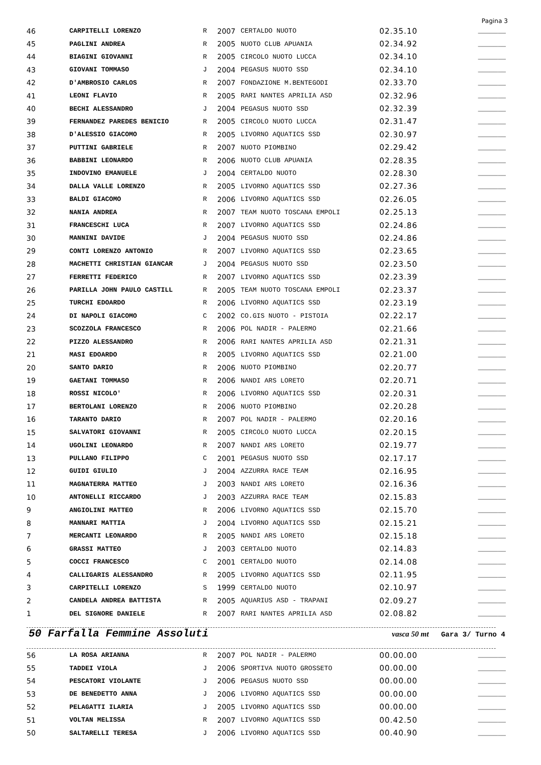Pagina 3
| 46 | CARPITELLI LORENZO | R | 2007 | CERTALDO NUOTO | 02.35.10 | _______ |
| 45 | PAGLINI ANDREA | R | 2005 | NUOTO CLUB APUANIA | 02.34.92 | _______ |
| 44 | BIAGINI GIOVANNI | R | 2005 | CIRCOLO NUOTO LUCCA | 02.34.10 | _______ |
| 43 | GIOVANI TOMMASO | J | 2004 | PEGASUS NUOTO SSD | 02.34.10 | _______ |
| 42 | D'AMBROSIO CARLOS | R | 2007 | FONDAZIONE M.BENTEGODI | 02.33.70 | _______ |
| 41 | LEONI FLAVIO | R | 2005 | RARI NANTES APRILIA ASD | 02.32.96 | _______ |
| 40 | BECHI ALESSANDRO | J | 2004 | PEGASUS NUOTO SSD | 02.32.39 | _______ |
| 39 | FERNANDEZ PAREDES BENICIO | R | 2005 | CIRCOLO NUOTO LUCCA | 02.31.47 | _______ |
| 38 | D'ALESSIO GIACOMO | R | 2005 | LIVORNO AQUATICS SSD | 02.30.97 | _______ |
| 37 | PUTTINI GABRIELE | R | 2007 | NUOTO PIOMBINO | 02.29.42 | _______ |
| 36 | BABBINI LEONARDO | R | 2006 | NUOTO CLUB APUANIA | 02.28.35 | _______ |
| 35 | INDOVINO EMANUELE | J | 2004 | CERTALDO NUOTO | 02.28.30 | _______ |
| 34 | DALLA VALLE LORENZO | R | 2005 | LIVORNO AQUATICS SSD | 02.27.36 | _______ |
| 33 | BALDI GIACOMO | R | 2006 | LIVORNO AQUATICS SSD | 02.26.05 | _______ |
| 32 | NANIA ANDREA | R | 2007 | TEAM NUOTO TOSCANA EMPOLI | 02.25.13 | _______ |
| 31 | FRANCESCHI LUCA | R | 2007 | LIVORNO AQUATICS SSD | 02.24.86 | _______ |
| 30 | MANNINI DAVIDE | J | 2004 | PEGASUS NUOTO SSD | 02.24.86 | _______ |
| 29 | CONTI LORENZO ANTONIO | R | 2007 | LIVORNO AQUATICS SSD | 02.23.65 | _______ |
| 28 | MACHETTI CHRISTIAN GIANCAR | J | 2004 | PEGASUS NUOTO SSD | 02.23.50 | _______ |
| 27 | FERRETTI FEDERICO | R | 2007 | LIVORNO AQUATICS SSD | 02.23.39 | _______ |
| 26 | PARILLA JOHN PAULO CASTILL | R | 2005 | TEAM NUOTO TOSCANA EMPOLI | 02.23.37 | _______ |
| 25 | TURCHI EDOARDO | R | 2006 | LIVORNO AQUATICS SSD | 02.23.19 | _______ |
| 24 | DI NAPOLI GIACOMO | C | 2002 | CO.GIS NUOTO - PISTOIA | 02.22.17 | _______ |
| 23 | SCOZZOLA FRANCESCO | R | 2006 | POL NADIR - PALERMO | 02.21.66 | _______ |
| 22 | PIZZO ALESSANDRO | R | 2006 | RARI NANTES APRILIA ASD | 02.21.31 | _______ |
| 21 | MASI EDOARDO | R | 2005 | LIVORNO AQUATICS SSD | 02.21.00 | _______ |
| 20 | SANTO DARIO | R | 2006 | NUOTO PIOMBINO | 02.20.77 | _______ |
| 19 | GAETANI TOMMASO | R | 2006 | NANDI ARS LORETO | 02.20.71 | _______ |
| 18 | ROSSI NICOLO' | R | 2006 | LIVORNO AQUATICS SSD | 02.20.31 | _______ |
| 17 | BERTOLANI LORENZO | R | 2006 | NUOTO PIOMBINO | 02.20.28 | _______ |
| 16 | TARANTO DARIO | R | 2007 | POL NADIR - PALERMO | 02.20.16 | _______ |
| 15 | SALVATORI GIOVANNI | R | 2005 | CIRCOLO NUOTO LUCCA | 02.20.15 | _______ |
| 14 | UGOLINI LEONARDO | R | 2007 | NANDI ARS LORETO | 02.19.77 | _______ |
| 13 | PULLANO FILIPPO | C | 2001 | PEGASUS NUOTO SSD | 02.17.17 | _______ |
| 12 | GUIDI GIULIO | J | 2004 | AZZURRA RACE TEAM | 02.16.95 | _______ |
| 11 | MAGNATERRA MATTEO | J | 2003 | NANDI ARS LORETO | 02.16.36 | _______ |
| 10 | ANTONELLI RICCARDO | J | 2003 | AZZURRA RACE TEAM | 02.15.83 | _______ |
| 9 | ANGIOLINI MATTEO | R | 2006 | LIVORNO AQUATICS SSD | 02.15.70 | _______ |
| 8 | MANNARI MATTIA | J | 2004 | LIVORNO AQUATICS SSD | 02.15.21 | _______ |
| 7 | MERCANTI LEONARDO | R | 2005 | NANDI ARS LORETO | 02.15.18 | _______ |
| 6 | GRASSI MATTEO | J | 2003 | CERTALDO NUOTO | 02.14.83 | _______ |
| 5 | COCCI FRANCESCO | C | 2001 | CERTALDO NUOTO | 02.14.08 | _______ |
| 4 | CALLIGARIS ALESSANDRO | R | 2005 | LIVORNO AQUATICS SSD | 02.11.95 | _______ |
| 3 | CARPITELLI LORENZO | S | 1999 | CERTALDO NUOTO | 02.10.97 | _______ |
| 2 | CANDELA ANDREA BATTISTA | R | 2005 | AQUARIUS ASD - TRAPANI | 02.09.27 | _______ |
| 1 | DEL SIGNORE DANIELE | R | 2007 | RARI NANTES APRILIA ASD | 02.08.82 | _______ |
50 Farfalla Femmine Assoluti
vasca 50 mt Gara 3/ Turno 4
| 56 | LA ROSA ARIANNA | R | 2007 | POL NADIR - PALERMO | 00.00.00 | _______ |
| 55 | TADDEI VIOLA | J | 2006 | SPORTIVA NUOTO GROSSETO | 00.00.00 | _______ |
| 54 | PESCATORI VIOLANTE | J | 2006 | PEGASUS NUOTO SSD | 00.00.00 | _______ |
| 53 | DE BENEDETTO ANNA | J | 2006 | LIVORNO AQUATICS SSD | 00.00.00 | _______ |
| 52 | PELAGATTI ILARIA | J | 2005 | LIVORNO AQUATICS SSD | 00.00.00 | _______ |
| 51 | VOLTAN MELISSA | R | 2007 | LIVORNO AQUATICS SSD | 00.42.50 | _______ |
| 50 | SALTARELLI TERESA | J | 2006 | LIVORNO AQUATICS SSD | 00.40.90 | _______ |